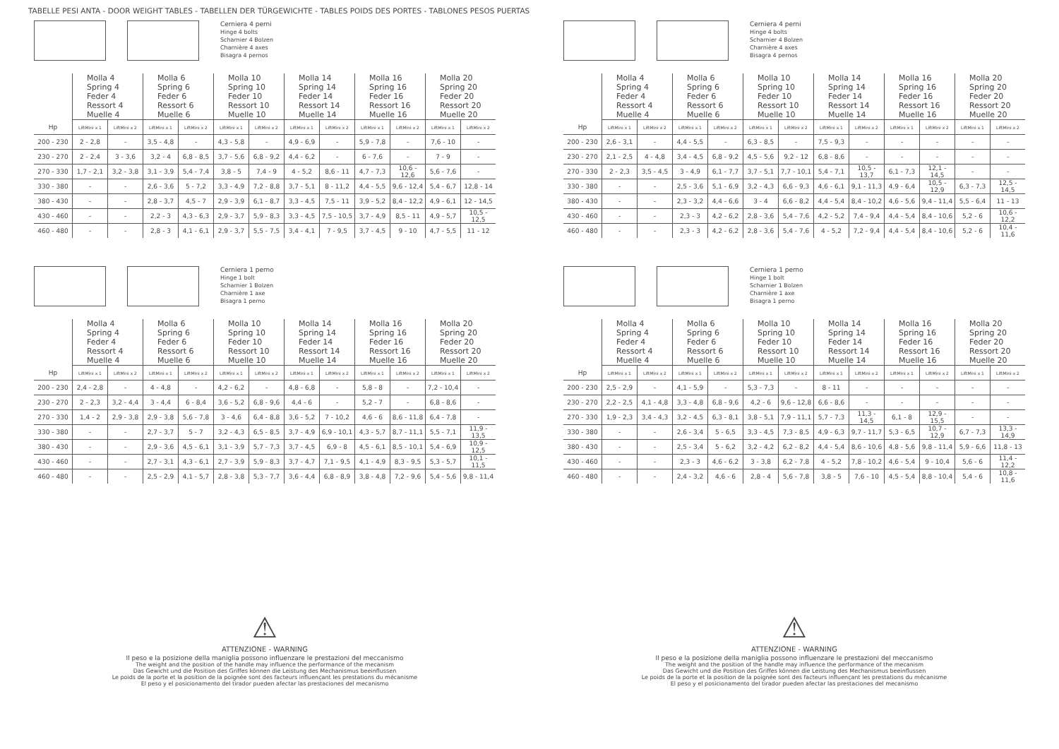TABELLE PESI ANTA - DOOR WEIGHT TABLES - TABELLEN DER TÜRGEWICHTE - TABLES POIDS DES PORTES - TABLONES PESOS PUERTAS
Cerniera 4 perni
Hinge 4 bolts
Scharnier 4 Bolzen
Charnière 4 axes
Bisagra 4 pernos
| | Molla 4 Spring 4 Feder 4 Ressort 4 Muelle 4 | | Molla 6 Spring 6 Feder 6 Ressort 6 Muelle 6 | | Molla 10 Spring 10 Feder 10 Ressort 10 Muelle 10 | | Molla 14 Spring 14 Feder 14 Ressort 14 Muelle 14 | | Molla 16 Spring 16 Feder 16 Ressort 16 Muelle 16 | | Molla 20 Spring 20 Feder 20 Ressort 20 Muelle 20 | |
| --- | --- | --- | --- | --- | --- | --- | --- | --- | --- | --- | --- | --- |
| Hp | LiftMini x 1 | LiftMini x 2 | LiftMini x 1 | LiftMini x 2 | LiftMini x 1 | LiftMini x 2 | LiftMini x 1 | LiftMini x 2 | LiftMini x 1 | LiftMini x 2 | LiftMini x 1 | LiftMini x 2 |
| 200 - 230 | 2 - 2,8 | - | 3,5 - 4,8 | - | 4,3 - 5,8 | - | 4,9 - 6,9 | - | 5,9 - 7,8 | - | 7,6 - 10 | - |
| 230 - 270 | 2 - 2,4 | 3 - 3,6 | 3,2 - 4 | 6,8 - 8,5 | 3,7 - 5,6 | 6,8 - 9,2 | 4,4 - 6,2 | - | 6 - 7,6 | - | 7 - 9 | - |
| 270 - 330 | 1,7 - 2,1 | 3,2 - 3,8 | 3,1 - 3,9 | 5,4 - 7,4 | 3,8 - 5 | 7,4 - 9 | 4 - 5,2 | 8,6 - 11 | 4,7 - 7,3 | 10,6 - 12,6 | 5,6 - 7,6 | - |
| 330 - 380 | - | - | 2,6 - 3,6 | 5 - 7,2 | 3,3 - 4,9 | 7,2 - 8,8 | 3,7 - 5,1 | 8 - 11,2 | 4,4 - 5,5 | 9,6 - 12,4 | 5,4 - 6,7 | 12,8 - 14 |
| 380 - 430 | - | - | 2,8 - 3,7 | 4,5 - 7 | 2,9 - 3,9 | 6,1 - 8,7 | 3,3 - 4,5 | 7,5 - 11 | 3,9 - 5,2 | 8,4 - 12,2 | 4,9 - 6,1 | 12 - 14,5 |
| 430 - 460 | - | - | 2,2 - 3 | 4,3 - 6,3 | 2,9 - 3,7 | 5,9 - 8,3 | 3,3 - 4,5 | 7,5 - 10,5 | 3,7 - 4,9 | 8,5 - 11 | 4,9 - 5,7 | 10,5 - 12,5 |
| 460 - 480 | - | - | 2,8 - 3 | 4,1 - 6,1 | 2,9 - 3,7 | 5,5 - 7,5 | 3,4 - 4,1 | 7 - 9,5 | 3,7 - 4,5 | 9 - 10 | 4,7 - 5,5 | 11 - 12 |
Cerniera 4 perni
Hinge 4 bolts
Scharnier 4 Bolzen
Charnière 4 axes
Bisagra 4 pernos
| | Molla 4 Spring 4 Feder 4 Ressort 4 Muelle 4 | | Molla 6 Spring 6 Feder 6 Ressort 6 Muelle 6 | | Molla 10 Spring 10 Feder 10 Ressort 10 Muelle 10 | | Molla 14 Spring 14 Feder 14 Ressort 14 Muelle 14 | | Molla 16 Spring 16 Feder 16 Ressort 16 Muelle 16 | | Molla 20 Spring 20 Feder 20 Ressort 20 Muelle 20 | |
| --- | --- | --- | --- | --- | --- | --- | --- | --- | --- | --- | --- | --- |
| Hp | LiftMini x 1 | LiftMini x 2 | LiftMini x 1 | LiftMini x 2 | LiftMini x 1 | LiftMini x 2 | LiftMini x 1 | LiftMini x 2 | LiftMini x 1 | LiftMini x 2 | LiftMini x 1 | LiftMini x 2 |
| 200 - 230 | 2,6 - 3,1 | - | 4,4 - 5,5 | - | 6,3 - 8,5 | - | 7,5 - 9,3 | - | - | - | - | - |
| 230 - 270 | 2,1 - 2,5 | 4 - 4,8 | 3,4 - 4,5 | 6,8 - 9,2 | 4,5 - 5,6 | 9,2 - 12 | 6,8 - 8,6 | - | - | - | - | - |
| 270 - 330 | 2 - 2,3 | 3,5 - 4,5 | 3 - 4,9 | 6,1 - 7,7 | 3,7 - 5,1 | 7,7 - 10,1 | 5,4 - 7,1 | 10,5 - 13,7 | 6,1 - 7,3 | 12,1 - 14,5 | - | - |
| 330 - 380 | - | - | 2,5 - 3,6 | 5,1 - 6,9 | 3,2 - 4,3 | 6,6 - 9,3 | 4,6 - 6,1 | 9,1 - 11,3 | 4,9 - 6,4 | 10,5 - 12,9 | 6,3 - 7,3 | 12,5 - 14,5 |
| 380 - 430 | - | - | 2,3 - 3,2 | 4,4 - 6,6 | 3 - 4 | 6,6 - 8,2 | 4,4 - 5,4 | 8,4 - 10,2 | 4,6 - 5,6 | 9,4 - 11,4 | 5,5 - 6,4 | 11 - 13 |
| 430 - 460 | - | - | 2,3 - 3 | 4,2 - 6,2 | 2,8 - 3,6 | 5,4 - 7,6 | 4,2 - 5,2 | 7,4 - 9,4 | 4,4 - 5,4 | 8,4 - 10,6 | 5,2 - 6 | 10,6 - 12,2 |
| 460 - 480 | - | - | 2,3 - 3 | 4,2 - 6,2 | 2,8 - 3,6 | 5,4 - 7,6 | 4 - 5,2 | 7,2 - 9,4 | 4,4 - 5,4 | 8,4 - 10,6 | 5,2 - 6 | 10,4 - 11,6 |
Cerniera 1 perno
Hinge 1 bolt
Scharnier 1 Bolzen
Charnière 1 axe
Bisagra 1 perno
| | Molla 4 Spring 4 Feder 4 Ressort 4 Muelle 4 | | Molla 6 Spring 6 Feder 6 Ressort 6 Muelle 6 | | Molla 10 Spring 10 Feder 10 Ressort 10 Muelle 10 | | Molla 14 Spring 14 Feder 14 Ressort 14 Muelle 14 | | Molla 16 Spring 16 Feder 16 Ressort 16 Muelle 16 | | Molla 20 Spring 20 Feder 20 Ressort 20 Muelle 20 | |
| --- | --- | --- | --- | --- | --- | --- | --- | --- | --- | --- | --- | --- |
| Hp | LiftMini x 1 | LiftMini x 2 | LiftMini x 1 | LiftMini x 2 | LiftMini x 1 | LiftMini x 2 | LiftMini x 1 | LiftMini x 2 | LiftMini x 1 | LiftMini x 2 | LiftMini x 1 | LiftMini x 2 |
| 200 - 230 | 2,4 - 2,8 | - | 4 - 4,8 | - | 4,2 - 6,2 | - | 4,8 - 6,8 | - | 5,8 - 8 | - | 7,2 - 10,4 | - |
| 230 - 270 | 2 - 2,3 | 3,2 - 4,4 | 3 - 4,4 | 6 - 8,4 | 3,6 - 5,2 | 6,8 - 9,6 | 4,4 - 6 | - | 5,2 - 7 | - | 6,8 - 8,6 | - |
| 270 - 330 | 1,4 - 2 | 2,9 - 3,8 | 2,9 - 3,8 | 5,6 - 7,8 | 3 - 4,6 | 6,4 - 8,8 | 3,6 - 5,2 | 7 - 10,2 | 4,6 - 6 | 8,6 - 11,8 | 6,4 - 7,8 | - |
| 330 - 380 | - | - | 2,7 - 3,7 | 5 - 7 | 3,2 - 4,3 | 6,5 - 8,5 | 3,7 - 4,9 | 6,9 - 10,1 | 4,3 - 5,7 | 8,7 - 11,1 | 5,5 - 7,1 | 11,9 - 13,5 |
| 380 - 430 | - | - | 2,9 - 3,6 | 4,5 - 6,1 | 3,1 - 3,9 | 5,7 - 7,3 | 3,7 - 4,5 | 6,9 - 8 | 4,5 - 6,1 | 8,5 - 10,1 | 5,4 - 6,9 | 10,9 - 12,5 |
| 430 - 460 | - | - | 2,7 - 3,1 | 4,3 - 6,1 | 2,7 - 3,9 | 5,9 - 8,3 | 3,7 - 4,7 | 7,1 - 9,5 | 4,1 - 4,9 | 8,3 - 9,5 | 5,3 - 5,7 | 10,1 - 11,5 |
| 460 - 480 | - | - | 2,5 - 2,9 | 4,1 - 5,7 | 2,8 - 3,8 | 5,3 - 7,7 | 3,6 - 4,4 | 6,8 - 8,9 | 3,8 - 4,8 | 7,2 - 9,6 | 5,4 - 5,6 | 9,8 - 11,4 |
Cerniera 1 perno
Hinge 1 bolt
Scharnier 1 Bolzen
Charnière 1 axe
Bisagra 1 perno
| | Molla 4 Spring 4 Feder 4 Ressort 4 Muelle 4 | | Molla 6 Spring 6 Feder 6 Ressort 6 Muelle 6 | | Molla 10 Spring 10 Feder 10 Ressort 10 Muelle 10 | | Molla 14 Spring 14 Feder 14 Ressort 14 Muelle 14 | | Molla 16 Spring 16 Feder 16 Ressort 16 Muelle 16 | | Molla 20 Spring 20 Feder 20 Ressort 20 Muelle 20 | |
| --- | --- | --- | --- | --- | --- | --- | --- | --- | --- | --- | --- | --- |
| Hp | LiftMini x 1 | LiftMini x 2 | LiftMini x 1 | LiftMini x 2 | LiftMini x 1 | LiftMini x 2 | LiftMini x 1 | LiftMini x 2 | LiftMini x 1 | LiftMini x 2 | LiftMini x 1 | LiftMini x 2 |
| 200 - 230 | 2,5 - 2,9 | - | 4,1 - 5,9 | - | 5,3 - 7,3 | - | 8 - 11 | - | - | - | - | - |
| 230 - 270 | 2,2 - 2,5 | 4,1 - 4,8 | 3,3 - 4,8 | 6,8 - 9,6 | 4,2 - 6 | 9,6 - 12,8 | 6,6 - 8,6 | - | - | - | - | - |
| 270 - 330 | 1,9 - 2,3 | 3,4 - 4,3 | 3,2 - 4,5 | 6,3 - 8,1 | 3,8 - 5,1 | 7,9 - 11,1 | 5,7 - 7,3 | 11,3 - 14,5 | 6,1 - 8 | 12,9 - 15,5 | - | - |
| 330 - 380 | - | - | 2,6 - 3,4 | 5 - 6,5 | 3,3 - 4,5 | 7,3 - 8,5 | 4,9 - 6,3 | 9,7 - 11,7 | 5,3 - 6,5 | 10,7 - 12,9 | 6,7 - 7,3 | 13,3 - 14,9 |
| 380 - 430 | - | - | 2,5 - 3,4 | 5 - 6,2 | 3,2 - 4,2 | 6,2 - 8,2 | 4,4 - 5,4 | 8,6 - 10,6 | 4,8 - 5,6 | 9,8 - 11,4 | 5,9 - 6,6 | 11,8 - 13 |
| 430 - 460 | - | - | 2,3 - 3 | 4,6 - 6,2 | 3 - 3,8 | 6,2 - 7,8 | 4 - 5,2 | 7,8 - 10,2 | 4,6 - 5,4 | 9 - 10,4 | 5,6 - 6 | 11,4 - 12,2 |
| 460 - 480 | - | - | 2,4 - 3,2 | 4,6 - 6 | 2,8 - 4 | 5,6 - 7,8 | 3,8 - 5 | 7,6 - 10 | 4,5 - 5,4 | 8,8 - 10,4 | 5,4 - 6 | 10,8 - 11,6 |
⚠
ATTENZIONE - WARNING
Il peso e la posizione della maniglia possono influenzare le prestazioni del meccanismo
The weight and the position of the handle may influence the performance of the mecanism
Das Gewicht und die Position des Griffes können die Leistung des Mechanismus beeinflussen
Le poids de la porte et la position de la poignée sont des facteurs influençant les prestations du mécanisme
El peso y el posicionamento del tirador pueden afectar las prestaciones del mecanismo
⚠
ATTENZIONE - WARNING
Il peso e la posizione della maniglia possono influenzare le prestazioni del meccanismo
The weight and the position of the handle may influence the performance of the mecanism
Das Gewicht und die Position des Griffes können die Leistung des Mechanismus beeinflussen
Le poids de la porte et la position de la poignée sont des facteurs influençant les prestations du mécanisme
El peso y el posicionamento del tirador pueden afectar las prestaciones del mecanismo